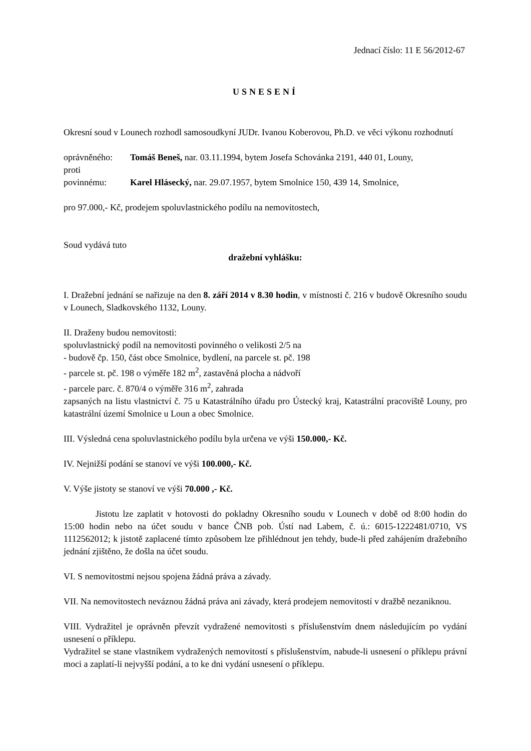Jednací číslo: 11 E 56/2012-67
USNESENÍ
Okresní soud v Lounech rozhodl samosoudkyní JUDr. Ivanou Koberovou, Ph.D. ve věci výkonu rozhodnutí
oprávněného: Tomáš Beneš, nar. 03.11.1994, bytem Josefa Schovánka 2191, 440 01, Louny,
proti
povinnému: Karel Hlásecký, nar. 29.07.1957, bytem Smolnice 150, 439 14, Smolnice,
pro 97.000,- Kč, prodejem spoluvlastnického podílu na nemovitostech,
Soud vydává tuto
dražební vyhlášku:
I. Dražební jednání se nařizuje na den 8. září 2014 v 8.30 hodin, v místnosti č. 216 v budově Okresního soudu v Lounech, Sladkovského 1132, Louny.
II. Draženy budou nemovitosti:
spoluvlastnický podíl na nemovitosti povinného o velikosti 2/5 na
- budově čp. 150, část obce Smolnice, bydlení, na parcele st. pč. 198
- parcele st. pč. 198 o výměře 182 m<sup>2</sup>, zastavěná plocha a nádvoří
- parcele parc. č. 870/4 o výměře 316 m<sup>2</sup>, zahrada
zapsaných na listu vlastnictví č. 75 u Katastrálního úřadu pro Ústecký kraj, Katastrální pracoviště Louny, pro katastrální území Smolnice u Loun a obec Smolnice.
III. Výsledná cena spoluvlastnického podílu byla určena ve výši 150.000,- Kč.
IV. Nejnižší podání se stanoví ve výši 100.000,- Kč.
V. Výše jistoty se stanoví ve výši 70.000 ,- Kč.
Jistotu lze zaplatit v hotovosti do pokladny Okresního soudu v Lounech v době od 8:00 hodin do 15:00 hodin nebo na účet soudu v bance ČNB pob. Ústí nad Labem, č. ú.: 6015-1222481/0710, VS 1112562012; k jistotě zaplacené tímto způsobem lze přihlédnout jen tehdy, bude-li před zahájením dražebního jednání zjištěno, že došla na účet soudu.
VI. S nemovitostmi nejsou spojena žádná práva a závady.
VII. Na nemovitostech neváznou žádná práva ani závady, která prodejem nemovitostí v dražbě nezaniknou.
VIII. Vydražitel je oprávněn převzít vydražené nemovitosti s příslušenstvím dnem následujícím po vydání usnesení o příklepu.
Vydražitel se stane vlastníkem vydražených nemovitostí s příslušenstvím, nabude-li usnesení o příklepu právní moci a zaplatí-li nejvyšší podání, a to ke dni vydání usnesení o příklepu.